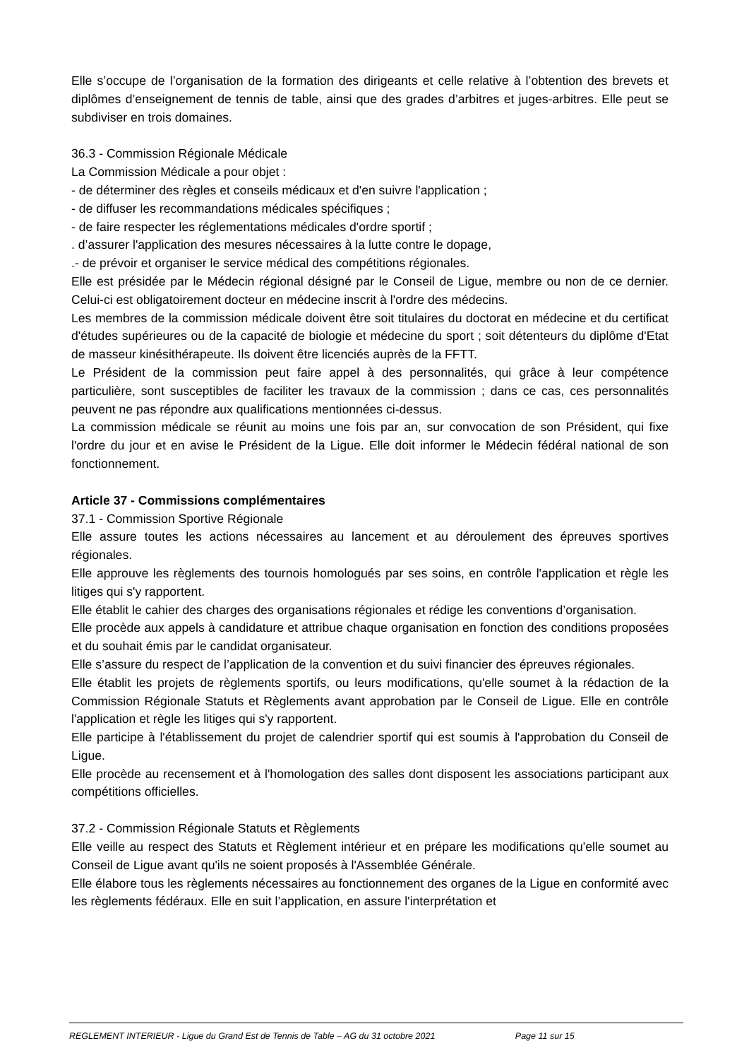Elle s’occupe de l’organisation de la formation des dirigeants et celle relative à l’obtention des brevets et diplômes d’enseignement de tennis de table, ainsi que des grades d’arbitres et juges-arbitres. Elle peut se subdiviser en trois domaines.
36.3 - Commission Régionale Médicale
La Commission Médicale a pour objet :
- de déterminer des règles et conseils médicaux et d'en suivre l'application ;
- de diffuser les recommandations médicales spécifiques ;
- de faire respecter les réglementations médicales d'ordre sportif ;
. d’assurer l'application des mesures nécessaires à la lutte contre le dopage,
.- de prévoir et organiser le service médical des compétitions régionales.
Elle est présidée par le Médecin régional désigné par le Conseil de Ligue, membre ou non de ce dernier. Celui-ci est obligatoirement docteur en médecine inscrit à l'ordre des médecins.
Les membres de la commission médicale doivent être soit titulaires du doctorat en médecine et du certificat d'études supérieures ou de la capacité de biologie et médecine du sport ; soit détenteurs du diplôme d'Etat de masseur kinésithérapeute. Ils doivent être licenciés auprès de la FFTT.
Le Président de la commission peut faire appel à des personnalités, qui grâce à leur compétence particulière, sont susceptibles de faciliter les travaux de la commission ; dans ce cas, ces personnalités peuvent ne pas répondre aux qualifications mentionnées ci-dessus.
La commission médicale se réunit au moins une fois par an, sur convocation de son Président, qui fixe l'ordre du jour et en avise le Président de la Ligue. Elle doit informer le Médecin fédéral national de son fonctionnement.
Article 37 - Commissions complémentaires
37.1 - Commission Sportive Régionale
Elle assure toutes les actions nécessaires au lancement et au déroulement des épreuves sportives régionales.
Elle approuve les règlements des tournois homologués par ses soins, en contrôle l'application et règle les litiges qui s'y rapportent.
Elle établit le cahier des charges des organisations régionales et rédige les conventions d’organisation.
Elle procède aux appels à candidature et attribue chaque organisation en fonction des conditions proposées et du souhait émis par le candidat organisateur.
Elle s’assure du respect de l’application de la convention et du suivi financier des épreuves régionales.
Elle établit les projets de règlements sportifs, ou leurs modifications, qu'elle soumet à la rédaction de la Commission Régionale Statuts et Règlements avant approbation par le Conseil de Ligue. Elle en contrôle l'application et règle les litiges qui s'y rapportent.
Elle participe à l'établissement du projet de calendrier sportif qui est soumis à l'approbation du Conseil de Ligue.
Elle procède au recensement et à l'homologation des salles dont disposent les associations participant aux compétitions officielles.
37.2 - Commission Régionale Statuts et Règlements
Elle veille au respect des Statuts et Règlement intérieur et en prépare les modifications qu'elle soumet au Conseil de Ligue avant qu'ils ne soient proposés à l'Assemblée Générale.
Elle élabore tous les règlements nécessaires au fonctionnement des organes de la Ligue en conformité avec les règlements fédéraux. Elle en suit l’application, en assure l'interprétation et
REGLEMENT INTERIEUR - Ligue du Grand Est de Tennis de Table – AG du 31 octobre 2021 Page 11 sur 15